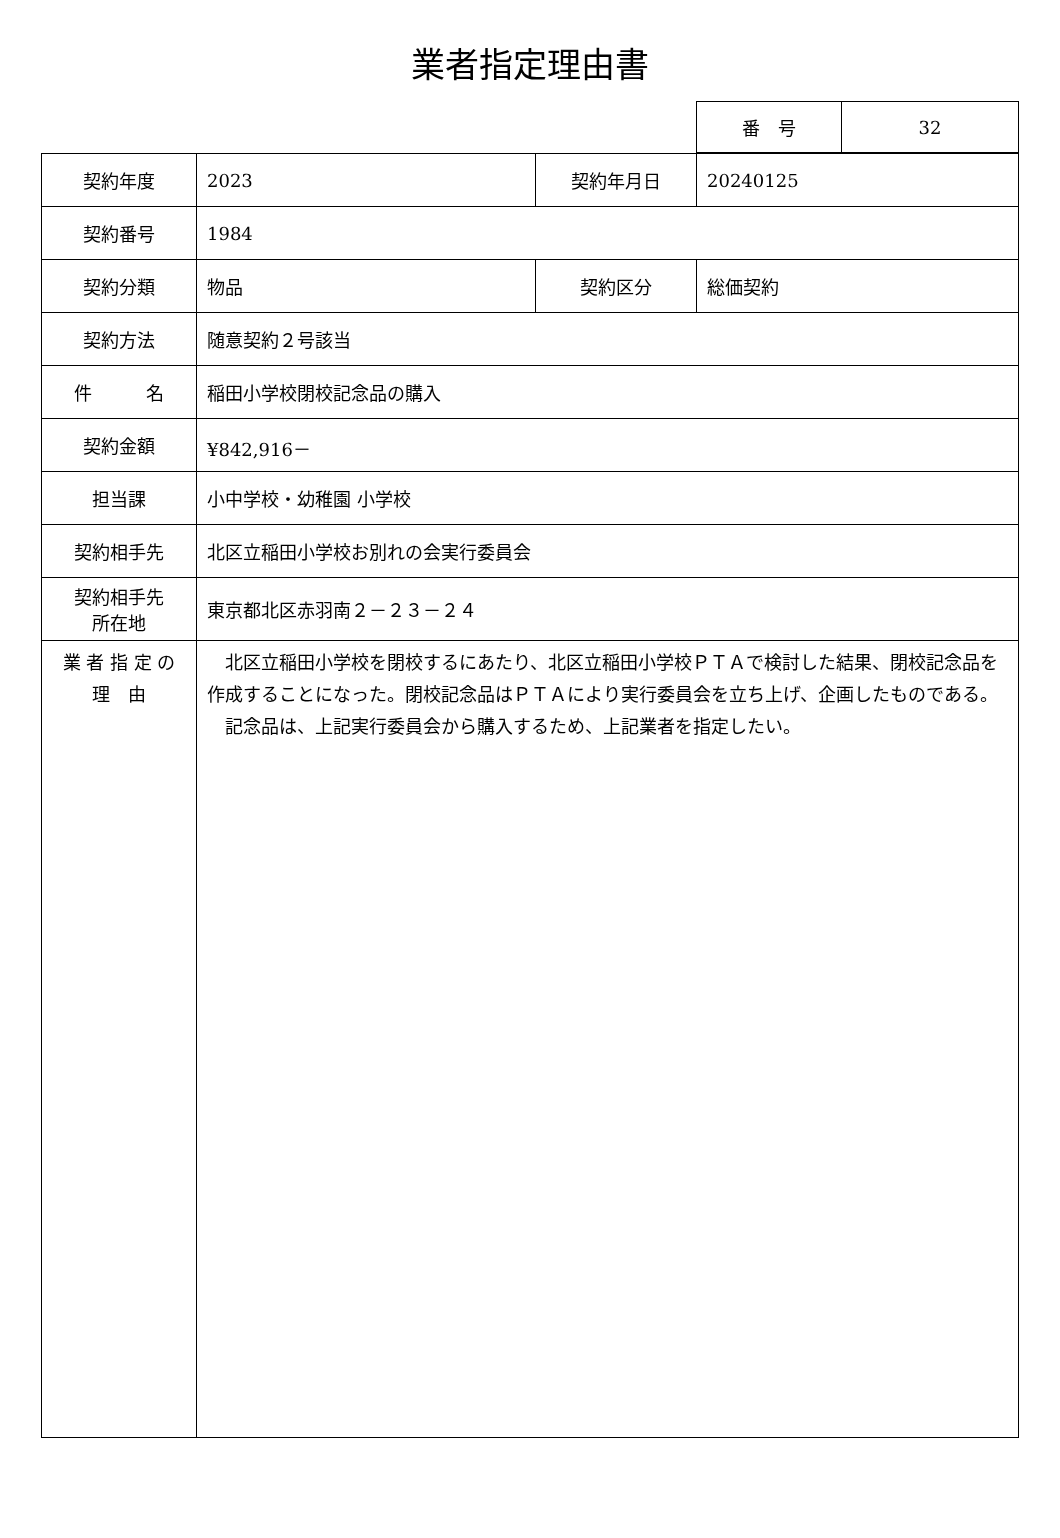業者指定理由書
| 番 号 | 32 |
| 契約年度 | 2023 | 契約年月日 | 20240125 |
| 契約番号 | 1984 | | |
| 契約分類 | 物品 | 契約区分 | 総価契約 |
| 契約方法 | 随意契約２号該当 | | |
| 件 名 | 稲田小学校閉校記念品の購入 | | |
| 契約金額 | ¥842,916－ | | |
| 担当課 | 小中学校・幼稚園 小学校 | | |
| 契約相手先 | 北区立稲田小学校お別れの会実行委員会 | | |
| 契約相手先 所在地 | 東京都北区赤羽南２－２３－２４ | | |
| 業 者 指 定 の 理 由 | 北区立稲田小学校を閉校するにあたり、北区立稲田小学校ＰＴＡで検討した結果、閉校記念品を作成することになった。閉校記念品はＰＴＡにより実行委員会を立ち上げ、企画したものである。 記念品は、上記実行委員会から購入するため、上記業者を指定したい。 | | |